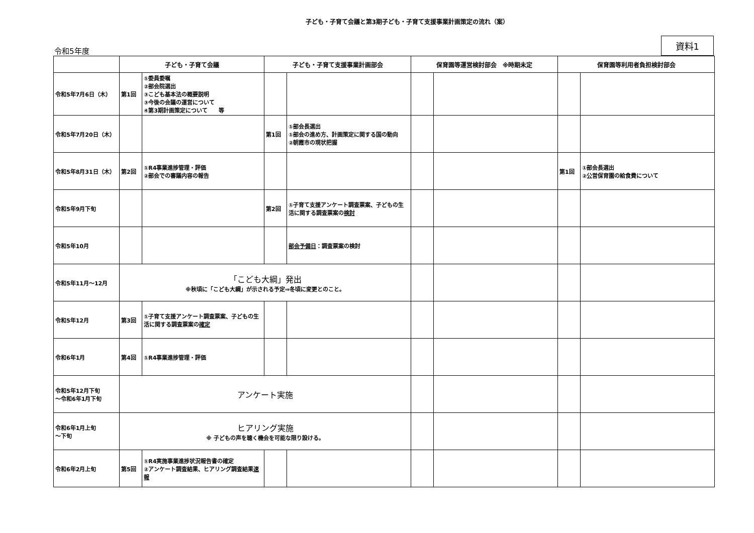子ども・子育て会議と第3期子ども・子育て支援事業計画策定の流れ（案）
令和5年度
資料1
| | 子ども・子育て会議 | | 子ども・子育て支援事業計画部会 | | 保育園等運営検討部会 ※時期未定 | | 保育園等利用者負担検討部会 | |
| --- | --- | --- | --- | --- | --- | --- | --- | --- |
| 令和5年7月6日（木） | 第1回 | ①委員委嘱 ②部会院選出 ③こども基本法の概要説明 ③今後の会議の運営について ④第3期計画策定について 等 | | | | | | |
| 令和5年7月20日（木） | | | 第1回 | ①部会長選出 ①部会の進め方、計画策定に関する国の動向 ②朝霞市の現状把握 | | | | |
| 令和5年8月31日（木） | 第2回 | ①R4事業進捗管理・評価 ②部会での審議内容の報告 | | | | | 第1回 | ①部会長選出 ②公営保育園の給食費について |
| 令和5年9月下旬 | | | 第2回 | ①子育て支援アンケート調査票案、子どもの生活に関する調査票案の 検討 | | | | |
| 令和5年10月 | | | | 部会予備日 ：調査票案の検討 | | | | |
| 令和5年11月～12月 | 「こども大綱」発出 ※秋頃に「こども大綱」が示される予定⇒冬頃に変更とのこと。 | | | | | | | |
| 令和5年12月 | 第3回 | ①子育て支援アンケート調査票案、子どもの生活に関する調査票案の 確定 | | | | | | |
| 令和6年1月 | 第4回 | ①R4事業進捗管理・評価 | | | | | | |
| 令和5年12月下旬 ～令和6年1月下旬 | アンケート実施 | | | | | | | |
| 令和6年1月上旬 ～下旬 | ヒアリング実施 ※ 子どもの声を聴く機会を可能な限り設ける。 | | | | | | | |
| 令和6年2月上旬 | 第5回 | ①R4実施事業進捗状況報告書の確定 ②アンケート調査結果、ヒアリング調査結果 速報 | | | | | | |